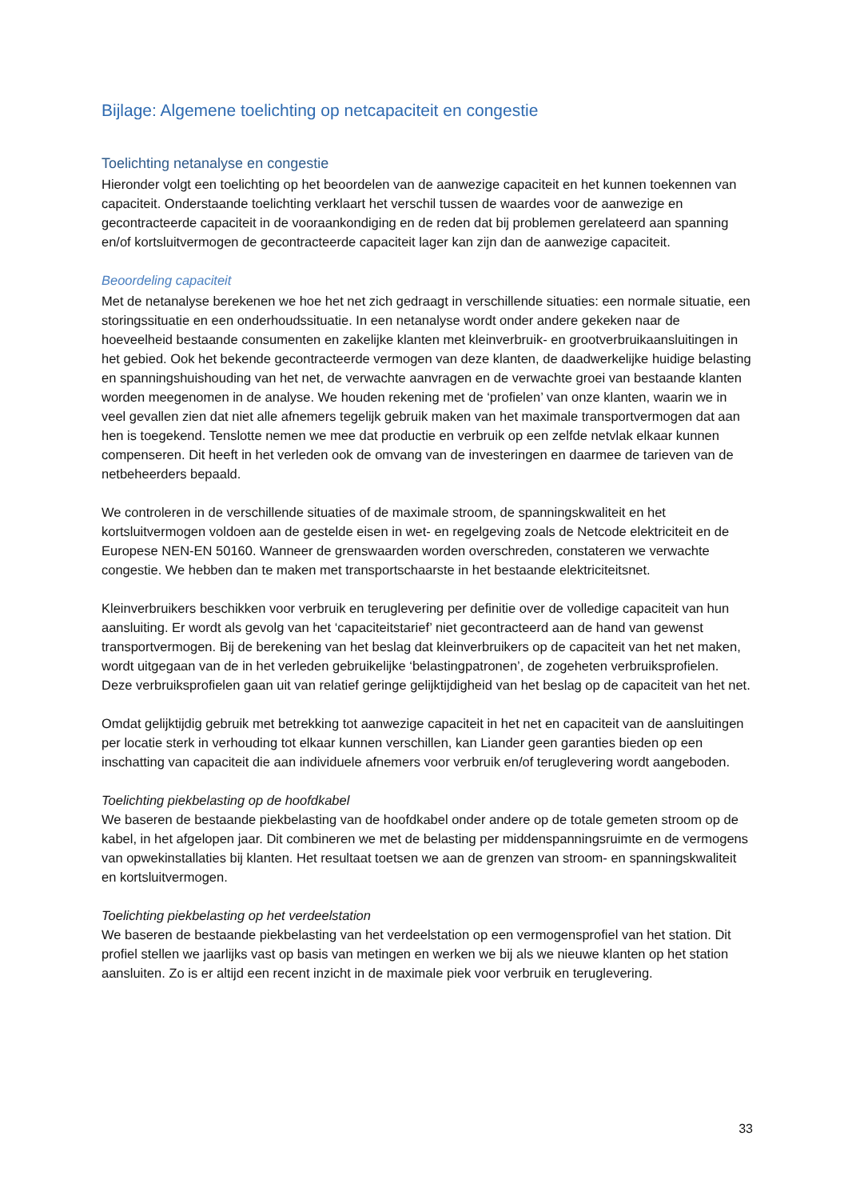Bijlage: Algemene toelichting op netcapaciteit en congestie
Toelichting netanalyse en congestie
Hieronder volgt een toelichting op het beoordelen van de aanwezige capaciteit en het kunnen toekennen van capaciteit. Onderstaande toelichting verklaart het verschil tussen de waardes voor de aanwezige en gecontracteerde capaciteit in de vooraankondiging en de reden dat bij problemen gerelateerd aan spanning en/of kortsluitvermogen de gecontracteerde capaciteit lager kan zijn dan de aanwezige capaciteit.
Beoordeling capaciteit
Met de netanalyse berekenen we hoe het net zich gedraagt in verschillende situaties: een normale situatie, een storingssituatie en een onderhoudssituatie. In een netanalyse wordt onder andere gekeken naar de hoeveelheid bestaande consumenten en zakelijke klanten met kleinverbruik- en grootverbruikaansluitingen in het gebied. Ook het bekende gecontracteerde vermogen van deze klanten, de daadwerkelijke huidige belasting en spanningshuishouding van het net, de verwachte aanvragen en de verwachte groei van bestaande klanten worden meegenomen in de analyse. We houden rekening met de ‘profielen’ van onze klanten, waarin we in veel gevallen zien dat niet alle afnemers tegelijk gebruik maken van het maximale transportvermogen dat aan hen is toegekend. Tenslotte nemen we mee dat productie en verbruik op een zelfde netvlak elkaar kunnen compenseren. Dit heeft in het verleden ook de omvang van de investeringen en daarmee de tarieven van de netbeheerders bepaald.
We controleren in de verschillende situaties of de maximale stroom, de spanningskwaliteit en het kortsluitvermogen voldoen aan de gestelde eisen in wet- en regelgeving zoals de Netcode elektriciteit en de Europese NEN-EN 50160. Wanneer de grenswaarden worden overschreden, constateren we verwachte congestie. We hebben dan te maken met transportschaarste in het bestaande elektriciteitsnet.
Kleinverbruikers beschikken voor verbruik en teruglevering per definitie over de volledige capaciteit van hun aansluiting. Er wordt als gevolg van het ‘capaciteitstarief’ niet gecontracteerd aan de hand van gewenst transportvermogen. Bij de berekening van het beslag dat kleinverbruikers op de capaciteit van het net maken, wordt uitgegaan van de in het verleden gebruikelijke ‘belastingpatronen’, de zogeheten verbruiksprofielen. Deze verbruiksprofielen gaan uit van relatief geringe gelijktijdigheid van het beslag op de capaciteit van het net.
Omdat gelijktijdig gebruik met betrekking tot aanwezige capaciteit in het net en capaciteit van de aansluitingen per locatie sterk in verhouding tot elkaar kunnen verschillen, kan Liander geen garanties bieden op een inschatting van capaciteit die aan individuele afnemers voor verbruik en/of teruglevering wordt aangeboden.
Toelichting piekbelasting op de hoofdkabel
We baseren de bestaande piekbelasting van de hoofdkabel onder andere op de totale gemeten stroom op de kabel, in het afgelopen jaar. Dit combineren we met de belasting per middenspanningsruimte en de vermogens van opwekinstallaties bij klanten. Het resultaat toetsen we aan de grenzen van stroom- en spanningskwaliteit en kortsluitvermogen.
Toelichting piekbelasting op het verdeelstation
We baseren de bestaande piekbelasting van het verdeelstation op een vermogensprofiel van het station. Dit profiel stellen we jaarlijks vast op basis van metingen en werken we bij als we nieuwe klanten op het station aansluiten. Zo is er altijd een recent inzicht in de maximale piek voor verbruik en teruglevering.
33